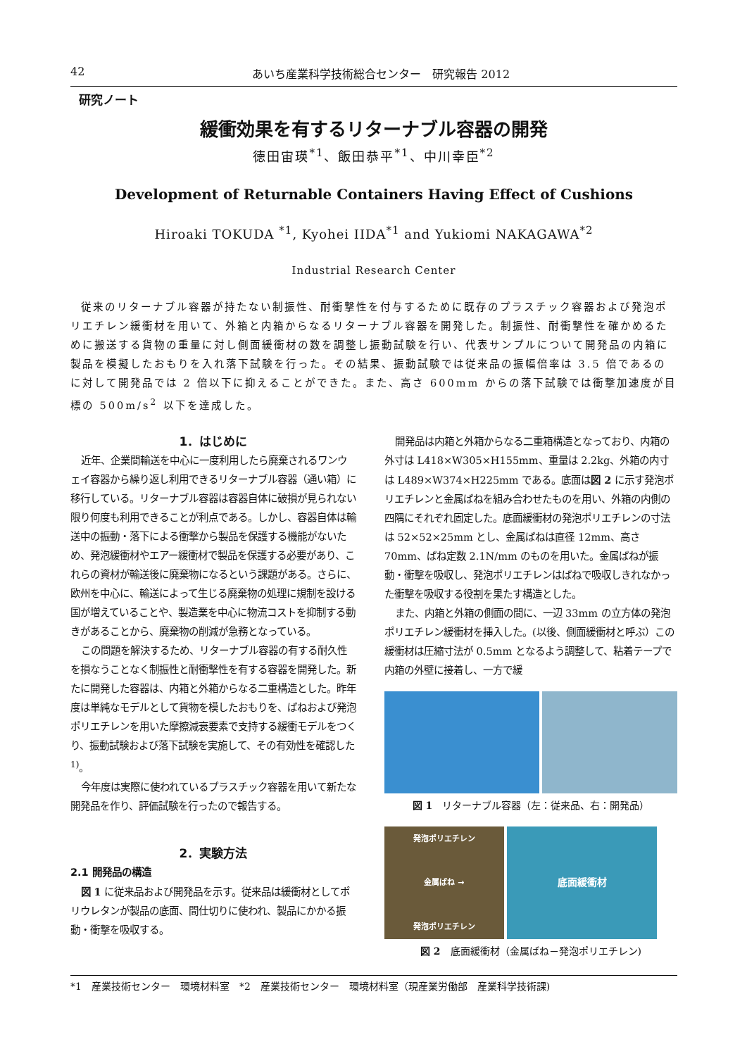42 あいち産業科学技術総合センター　研究報告 2012
研究ノート
緩衝効果を有するリターナブル容器の開発
徳田宙瑛<sup>*1</sup>、飯田恭平<sup>*1</sup>、中川幸臣<sup>*2</sup>
Development of Returnable Containers Having Effect of Cushions
Hiroaki TOKUDA <sup>*1</sup>, Kyohei IIDA<sup>*1</sup> and Yukiomi NAKAGAWA<sup>*2</sup>
Industrial Research Center
従来のリターナブル容器が持たない制振性、耐衝撃性を付与するために既存のプラスチック容器および発泡ポリエチレン緩衝材を用いて、外箱と内箱からなるリターナブル容器を開発した。制振性、耐衝撃性を確かめるために搬送する貨物の重量に対し側面緩衝材の数を調整し振動試験を行い、代表サンプルについて開発品の内箱に製品を模擬したおもりを入れ落下試験を行った。その結果、振動試験では従来品の振幅倍率は 3.5 倍であるのに対して開発品では 2 倍以下に抑えることができた。また、高さ 600mm からの落下試験では衝撃加速度が目標の 500m/s<sup>2</sup> 以下を達成した。
1．はじめに
近年、企業間輸送を中心に一度利用したら廃棄されるワンウェイ容器から繰り返し利用できるリターナブル容器（通い箱）に移行している。リターナブル容器は容器自体に破損が見られない限り何度も利用できることが利点である。しかし、容器自体は輸送中の振動・落下による衝撃から製品を保護する機能がないため、発泡緩衝材やエアー緩衝材で製品を保護する必要があり、これらの資材が輸送後に廃棄物になるという課題がある。さらに、欧州を中心に、輸送によって生じる廃棄物の処理に規制を設ける国が増えていることや、製造業を中心に物流コストを抑制する動きがあることから、廃棄物の削減が急務となっている。
この問題を解決するため、リターナブル容器の有する耐久性を損なうことなく制振性と耐衝撃性を有する容器を開発した。新たに開発した容器は、内箱と外箱からなる二重構造とした。昨年度は単純なモデルとして貨物を模したおもりを、ばねおよび発泡ポリエチレンを用いた摩擦減衰要素で支持する緩衝モデルをつくり、振動試験および落下試験を実施して、その有効性を確認した <sup>1)</sup>。
今年度は実際に使われているプラスチック容器を用いて新たな開発品を作り、評価試験を行ったので報告する。
2．実験方法
2.1 開発品の構造
図 1 に従来品および開発品を示す。従来品は緩衝材としてポリウレタンが製品の底面、間仕切りに使われ、製品にかかる振動・衝撃を吸収する。
開発品は内箱と外箱からなる二重箱構造となっており、内箱の外寸は L418×W305×H155mm、重量は 2.2kg、外箱の内寸は L489×W374×H225mm である。底面は図 2 に示す発泡ポリエチレンと金属ばねを組み合わせたものを用い、外箱の内側の四隅にそれぞれ固定した。底面緩衝材の発泡ポリエチレンの寸法は 52×52×25mm とし、金属ばねは直径 12mm、高さ 70mm、ばね定数 2.1N/mm のものを用いた。金属ばねが振動・衝撃を吸収し、発泡ポリエチレンはばねで吸収しきれなかった衝撃を吸収する役割を果たす構造とした。
また、内箱と外箱の側面の間に、一辺 33mm の立方体の発泡ポリエチレン緩衝材を挿入した。(以後、側面緩衝材と呼ぶ）この緩衝材は圧縮寸法が 0.5mm となるよう調整して、粘着テープで内箱の外壁に接着し、一方で緩
図 1　リターナブル容器（左：従来品、右：開発品）
発泡ポリエチレン
金属ばね →
発泡ポリエチレン
底面緩衝材
図 2　底面緩衝材（金属ばね－発泡ポリエチレン)
*1　産業技術センター　環境材料室　*2　産業技術センター　環境材料室（現産業労働部　産業科学技術課)